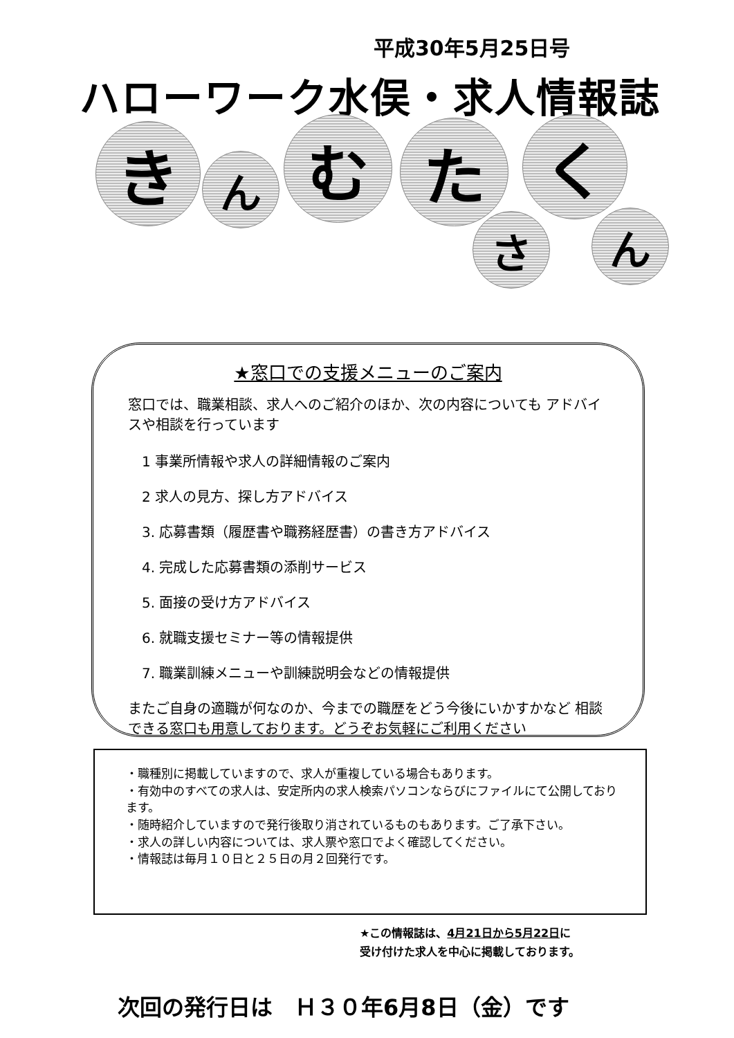平成30年5月25日号
ハローワーク水俣・求人情報誌
き ん む た く
さ ん
★窓口での支援メニューのご案内
窓口では、職業相談、求人へのご紹介のほか、次の内容についても アドバイスや相談を行っています
1 事業所情報や求人の詳細情報のご案内
2 求人の見方、探し方アドバイス
3. 応募書類（履歴書や職務経歴書）の書き方アドバイス
4. 完成した応募書類の添削サービス
5. 面接の受け方アドバイス
6. 就職支援セミナー等の情報提供
7. 職業訓練メニューや訓練説明会などの情報提供
またご自身の適職が何なのか、今までの職歴をどう今後にいかすかなど 相談できる窓口も用意しております。どうぞお気軽にご利用ください
・職種別に掲載していますので、求人が重複している場合もあります。
・有効中のすべての求人は、安定所内の求人検索パソコンならびにファイルにて公開しております。
・随時紹介していますので発行後取り消されているものもあります。ご了承下さい。
・求人の詳しい内容については、求人票や窓口でよく確認してください。
・情報誌は毎月１０日と２５日の月２回発行です。
★この情報誌は、4月21日から5月22日に
受け付けた求人を中心に掲載しております。
次回の発行日は　Ｈ３０年6月8日（金）です